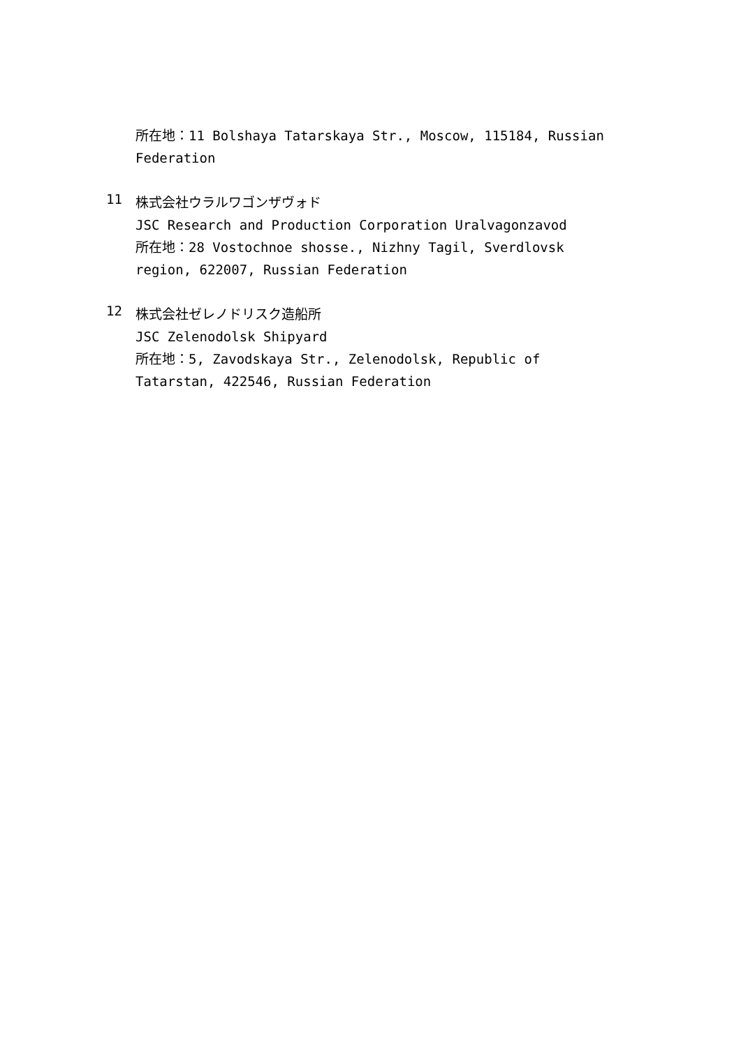所在地：11 Bolshaya Tatarskaya Str., Moscow, 115184, Russian Federation
11
株式会社ウラルワゴンザヴォド
JSC Research and Production Corporation Uralvagonzavod
所在地：28 Vostochnoe shosse., Nizhny Tagil, Sverdlovsk region, 622007, Russian Federation
12
株式会社ゼレノドリスク造船所
JSC Zelenodolsk Shipyard
所在地：5, Zavodskaya Str., Zelenodolsk, Republic of Tatarstan, 422546, Russian Federation